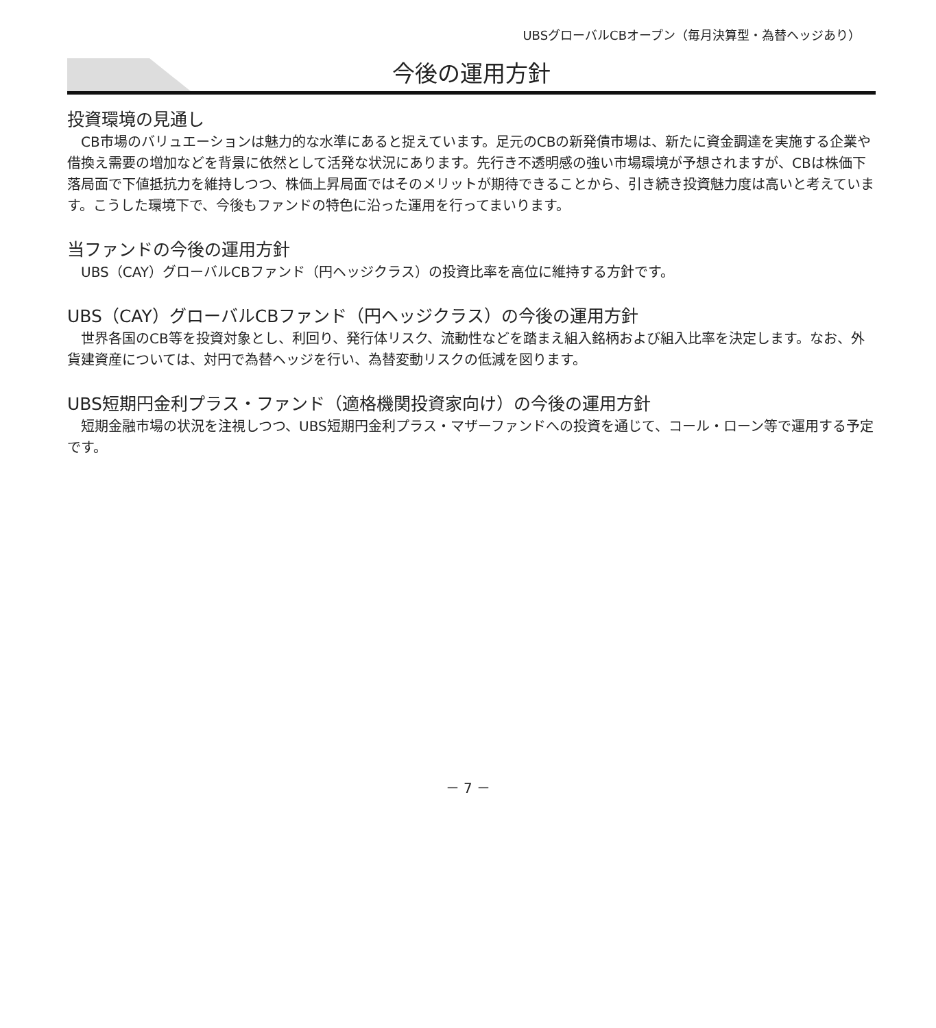UBSグローバルCBオープン（毎月決算型・為替ヘッジあり）
今後の運用方針
投資環境の見通し
　CB市場のバリュエーションは魅力的な水準にあると捉えています。足元のCBの新発債市場は、新たに資金調達を実施する企業や借換え需要の増加などを背景に依然として活発な状況にあります。先行き不透明感の強い市場環境が予想されますが、CBは株価下落局面で下値抵抗力を維持しつつ、株価上昇局面ではそのメリットが期待できることから、引き続き投資魅力度は高いと考えています。こうした環境下で、今後もファンドの特色に沿った運用を行ってまいります。
当ファンドの今後の運用方針
　UBS（CAY）グローバルCBファンド（円ヘッジクラス）の投資比率を高位に維持する方針です。
UBS（CAY）グローバルCBファンド（円ヘッジクラス）の今後の運用方針
　世界各国のCB等を投資対象とし、利回り、発行体リスク、流動性などを踏まえ組入銘柄および組入比率を決定します。なお、外貨建資産については、対円で為替ヘッジを行い、為替変動リスクの低減を図ります。
UBS短期円金利プラス・ファンド（適格機関投資家向け）の今後の運用方針
　短期金融市場の状況を注視しつつ、UBS短期円金利プラス・マザーファンドへの投資を通じて、コール・ローン等で運用する予定です。
－ 7 －